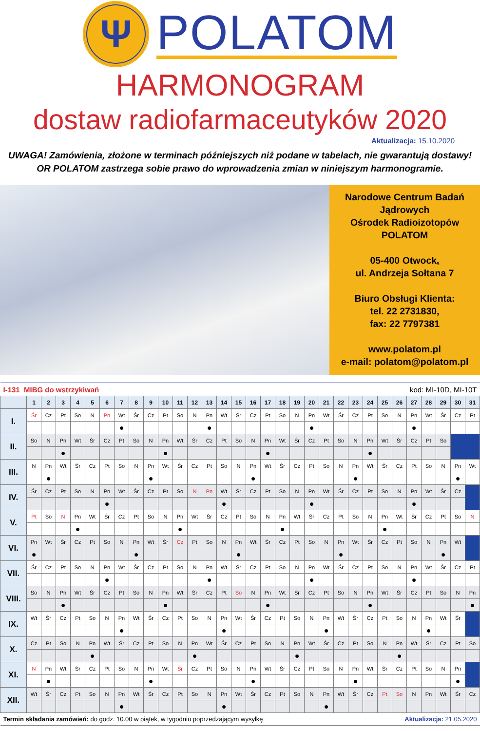Ψ
POLATOM
HARMONOGRAM
dostaw radiofarmaceutyków 2020
Aktualizacja: 15.10.2020
UWAGA! Zamówienia, złożone w terminach późniejszych niż podane w tabelach, nie gwarantują dostawy!
OR POLATOM zastrzega sobie prawo do wprowadzenia zmian w niniejszym harmonogramie.
Narodowe Centrum Badań Jądrowych
Ośrodek Radioizotopów
POLATOM
05-400 Otwock,
ul. Andrzeja Sołtana 7
Biuro Obsługi Klienta:
tel. 22 2731830,
fax: 22 7797381
www.polatom.pl
e-mail: polatom@polatom.pl
| I-131 MIBG do wstrzykiwań | | | | | | | | | | | | | | | | kod: MI-10D, MI-10T | | | | | | | | | | | | | | | |
| | 1 | 2 | 3 | 4 | 5 | 6 | 7 | 8 | 9 | 10 | 11 | 12 | 13 | 14 | 15 | 16 | 17 | 18 | 19 | 20 | 21 | 22 | 23 | 24 | 25 | 26 | 27 | 28 | 29 | 30 | 31 |
| I. | Śr | Cz | Pt | So | N | Pn | Wt | Śr | Cz | Pt | So | N | Pn | Wt | Śr | Cz | Pt | So | N | Pn | Wt | Śr | Cz | Pt | So | N | Pn | Wt | Śr | Cz | Pt |
| | | | | | | | ● | | | | | | ● | | | | | | | ● | | | | | | | ● | | | | |
| II. | So | N | Pn | Wt | Śr | Cz | Pt | So | N | Pn | Wt | Śr | Cz | Pt | So | N | Pn | Wt | Śr | Cz | Pt | So | N | Pn | Wt | Śr | Cz | Pt | So | | |
| | | | ● | | | | | | | ● | | | | | | | ● | | | | | | | ● | | | | | | | |
| III. | N | Pn | Wt | Śr | Cz | Pt | So | N | Pn | Wt | Śr | Cz | Pt | So | N | Pn | Wt | Śr | Cz | Pt | So | N | Pn | Wt | Śr | Cz | Pt | So | N | Pn | Wt |
| | | ● | | | | | | | ● | | | | | | | ● | | | | | | | ● | | | | | | | ● | |
| IV. | Śr | Cz | Pt | So | N | Pn | Wt | Śr | Cz | Pt | So | N | Pn | Wt | Śr | Cz | Pt | So | N | Pn | Wt | Śr | Cz | Pt | So | N | Pn | Wt | Śr | Cz | |
| | | | | | | ● | | | | | | | | ● | | | | | | ● | | | | | | | ● | | | | |
| V. | Pt | So | N | Pn | Wt | Śr | Cz | Pt | So | N | Pn | Wt | Śr | Cz | Pt | So | N | Pn | Wt | Śr | Cz | Pt | So | N | Pn | Wt | Śr | Cz | Pt | So | N |
| | | | | ● | | | | | | | ● | | | | | | | ● | | | | | | | ● | | | | | | |
| VI. | Pn | Wt | Śr | Cz | Pt | So | N | Pn | Wt | Śr | Cz | Pt | So | N | Pn | Wt | Śr | Cz | Pt | So | N | Pn | Wt | Śr | Cz | Pt | So | N | Pn | Wt | |
| | ● | | | | | | | ● | | | | | | | ● | | | | | | | ● | | | | | | | ● | | |
| VII. | Śr | Cz | Pt | So | N | Pn | Wt | Śr | Cz | Pt | So | N | Pn | Wt | Śr | Cz | Pt | So | N | Pn | Wt | Śr | Cz | Pt | So | N | Pn | Wt | Śr | Cz | Pt |
| | | | | | | ● | | | | | | | ● | | | | | | | ● | | | | | | | ● | | | | |
| VIII. | So | N | Pn | Wt | Śr | Cz | Pt | So | N | Pn | Wt | Śr | Cz | Pt | So | N | Pn | Wt | Śr | Cz | Pt | So | N | Pn | Wt | Śr | Cz | Pt | So | N | Pn |
| | | | ● | | | | | | | ● | | | | | | | ● | | | | | | | ● | | | | | | | ● |
| IX. | Wt | Śr | Cz | Pt | So | N | Pn | Wt | Śr | Cz | Pt | So | N | Pn | Wt | Śr | Cz | Pt | So | N | Pn | Wt | Śr | Cz | Pt | So | N | Pn | Wt | Śr | |
| | | | | | | | ● | | | | | | | ● | | | | | | | ● | | | | | | | ● | | | |
| X. | Cz | Pt | So | N | Pn | Wt | Śr | Cz | Pt | So | N | Pn | Wt | Śr | Cz | Pt | So | N | Pn | Wt | Śr | Cz | Pt | So | N | Pn | Wt | Śr | Cz | Pt | So |
| | | | | | ● | | | | | | | ● | | | | | | | ● | | | | | | | ● | | | | | |
| XI. | N | Pn | Wt | Śr | Cz | Pt | So | N | Pn | Wt | Śr | Cz | Pt | So | N | Pn | Wt | Śr | Cz | Pt | So | N | Pn | Wt | Śr | Cz | Pt | So | N | Pn | |
| | | ● | | | | | | | ● | | | | | | | ● | | | | | | | ● | | | | | | | ● | |
| XII. | Wt | Śr | Cz | Pt | So | N | Pn | Wt | Śr | Cz | Pt | So | N | Pn | Wt | Śr | Cz | Pt | So | N | Pn | Wt | Śr | Cz | Pt | So | N | Pn | Wt | Śr | Cz |
| | | | | | | | ● | | | | | | | ● | | | | | | | ● | | | | | | | | | | |
| Termin składania zamówień: do godz. 10.00 w piątek, w tygodniu poprzedzającym wysyłkę | | | | | | | | | | | | | | | | | | | | | | Aktualizacja: 21.05.2020 | | | | | | | | | |